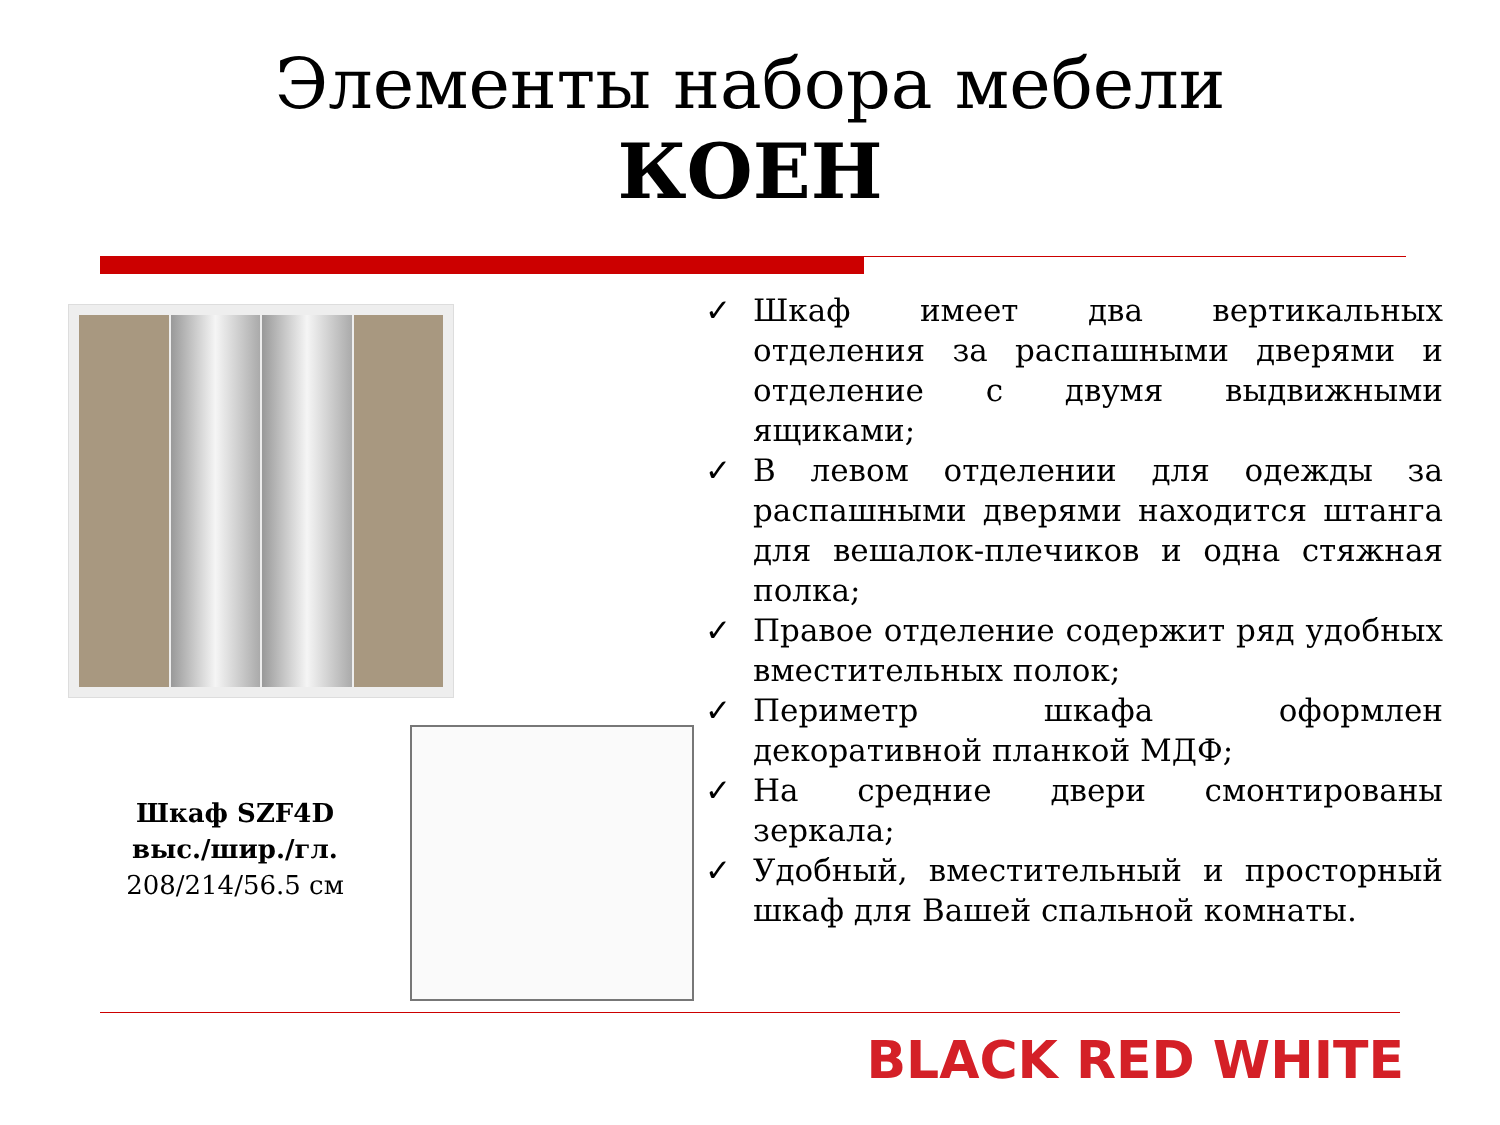Элементы набора мебели
КОЕН
Шкаф SZF4D
выс./шир./гл.
208/214/56.5 см
✓ Шкаф имеет два вертикальных отделения за распашными дверями и отделение с двумя выдвижными ящиками;
✓ В левом отделении для одежды за распашными дверями находится штанга для вешалок-плечиков и одна стяжная полка;
✓ Правое отделение содержит ряд удобных вместительных полок;
✓ Периметр шкафа оформлен декоративной планкой МДФ;
✓ На средние двери смонтированы зеркала;
✓ Удобный, вместительный и просторный шкаф для Вашей спальной комнаты.
BLACK RED WHITE